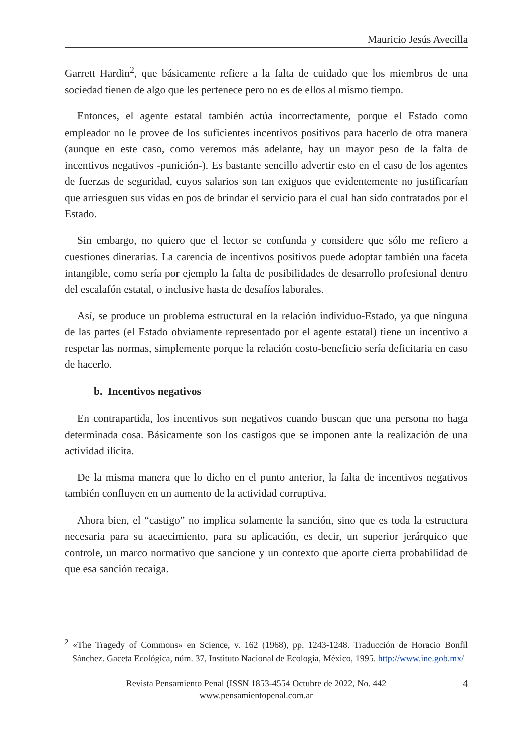Mauricio Jesús Avecilla
Garrett Hardin<sup>2</sup>, que básicamente refiere a la falta de cuidado que los miembros de una sociedad tienen de algo que les pertenece pero no es de ellos al mismo tiempo.
Entonces, el agente estatal también actúa incorrectamente, porque el Estado como empleador no le provee de los suficientes incentivos positivos para hacerlo de otra manera (aunque en este caso, como veremos más adelante, hay un mayor peso de la falta de incentivos negativos -punición-). Es bastante sencillo advertir esto en el caso de los agentes de fuerzas de seguridad, cuyos salarios son tan exiguos que evidentemente no justificarían que arriesguen sus vidas en pos de brindar el servicio para el cual han sido contratados por el Estado.
Sin embargo, no quiero que el lector se confunda y considere que sólo me refiero a cuestiones dinerarias. La carencia de incentivos positivos puede adoptar también una faceta intangible, como sería por ejemplo la falta de posibilidades de desarrollo profesional dentro del escalafón estatal, o inclusive hasta de desafíos laborales.
Así, se produce un problema estructural en la relación individuo-Estado, ya que ninguna de las partes (el Estado obviamente representado por el agente estatal) tiene un incentivo a respetar las normas, simplemente porque la relación costo-beneficio sería deficitaria en caso de hacerlo.
b. Incentivos negativos
En contrapartida, los incentivos son negativos cuando buscan que una persona no haga determinada cosa. Básicamente son los castigos que se imponen ante la realización de una actividad ilícita.
De la misma manera que lo dicho en el punto anterior, la falta de incentivos negativos también confluyen en un aumento de la actividad corruptiva.
Ahora bien, el “castigo” no implica solamente la sanción, sino que es toda la estructura necesaria para su acaecimiento, para su aplicación, es decir, un superior jerárquico que controle, un marco normativo que sancione y un contexto que aporte cierta probabilidad de que esa sanción recaiga.
<sup>2</sup> «The Tragedy of Commons» en Science, v. 162 (1968), pp. 1243-1248. Traducción de Horacio Bonfil Sánchez. Gaceta Ecológica, núm. 37, Instituto Nacional de Ecología, México, 1995. http://www.ine.gob.mx/
Revista Pensamiento Penal (ISSN 1853-4554 Octubre de 2022, No. 442
www.pensamientopenal.com.ar
4